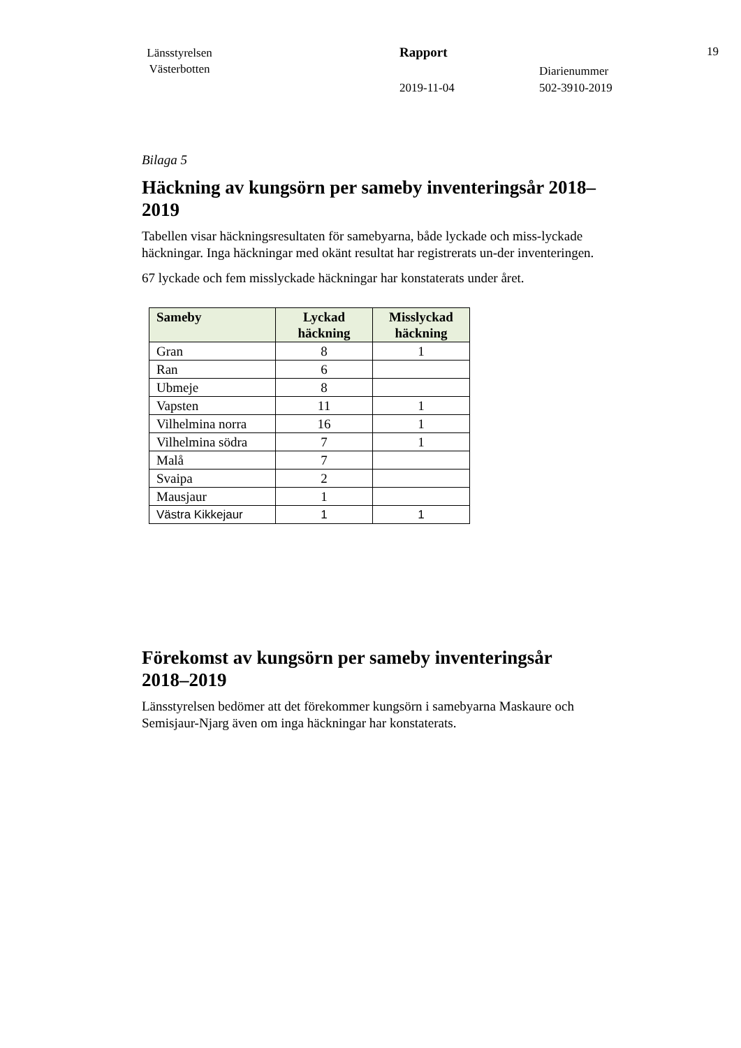Länsstyrelsen
Västerbotten
Rapport
2019-11-04
Diarienummer
502-3910-2019
19
Bilaga 5
Häckning av kungsörn per sameby inventeringsår 2018–2019
Tabellen visar häckningsresultaten för samebyarna, både lyckade och miss-lyckade häckningar. Inga häckningar med okänt resultat har registrerats un-der inventeringen.
67 lyckade och fem misslyckade häckningar har konstaterats under året.
| Sameby | Lyckad häckning | Misslyckad häckning |
| --- | --- | --- |
| Gran | 8 | 1 |
| Ran | 6 | |
| Ubmeje | 8 | |
| Vapsten | 11 | 1 |
| Vilhelmina norra | 16 | 1 |
| Vilhelmina södra | 7 | 1 |
| Malå | 7 | |
| Svaipa | 2 | |
| Mausjaur | 1 | |
| Västra Kikkejaur | 1 | 1 |
Förekomst av kungsörn per sameby inventeringsår 2018–2019
Länsstyrelsen bedömer att det förekommer kungsörn i samebyarna Maskaure och Semisjaur-Njarg även om inga häckningar har konstaterats.